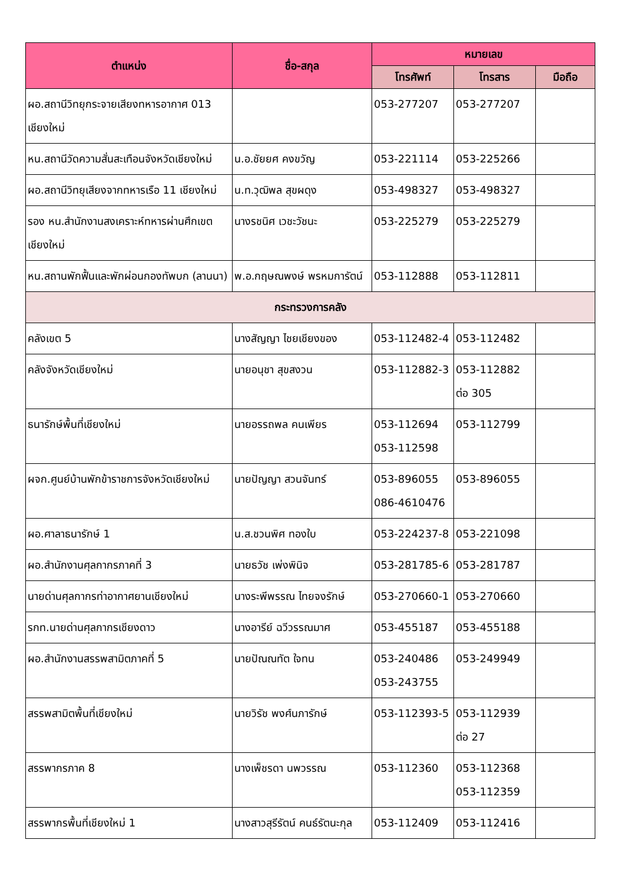| ตำแหน่ง | ชื่อ-สกุล | หมายเลข | | |
| --- | --- | --- | --- | --- |
| | | โทรศัพท์ | โทรสาร | มือถือ |
| ผอ.สถานีวิทยุกระจายเสียงทหารอากาศ 013 เชียงใหม่ | | 053-277207 | 053-277207 | |
| หน.สถานีวัดความสั่นสะเทือนจังหวัดเชียงใหม่ | น.อ.ชัยยศ คงขวัญ | 053-221114 | 053-225266 | |
| ผอ.สถานีวิทยุเสียงจากทหารเรือ 11 เชียงใหม่ | น.ท.วุฒิพล สุขผดุง | 053-498327 | 053-498327 | |
| รอง หน.สำนักงานสงเคราะห์ทหารผ่านศึกเขตเชียงใหม่ | นางรชนิศ เวชะวัชนะ | 053-225279 | 053-225279 | |
| หน.สถานพักฟื้นและพักผ่อนกองทัพบก (ลานนา) | พ.อ.กฤษณพงษ์ พรหมการัตน์ | 053-112888 | 053-112811 | |
| กระทรวงการคลัง | | | | |
| คลังเขต 5 | นางสัญญา ไชยเชียงของ | 053-112482-4 | 053-112482 | |
| คลังจังหวัดเชียงใหม่ | นายอนุชา สุขสงวน | 053-112882-3 | 053-112882 ต่อ 305 | |
| ธนารักษ์พื้นที่เชียงใหม่ | นายอรรถพล คนเพียร | 053-112694 053-112598 | 053-112799 | |
| ผจก.ศูนย์บ้านพักข้าราชการจังหวัดเชียงใหม่ | นายปัญญา สวนจันทร์ | 053-896055 086-4610476 | 053-896055 | |
| ผอ.ศาลาธนารักษ์ 1 | น.ส.ชวนพิศ ทองใบ | 053-224237-8 | 053-221098 | |
| ผอ.สำนักงานศุลกากรภาคที่ 3 | นายธวัช เพ่งพินิจ | 053-281785-6 | 053-281787 | |
| นายด่านศุลกากรท่าอากาศยานเชียงใหม่ | นางระพีพรรณ ไทยจงรักษ์ | 053-270660-1 | 053-270660 | |
| รกท.นายด่านศุลกากรเชียงดาว | นางอารีย์ ฉวีวรรณมาศ | 053-455187 | 053-455188 | |
| ผอ.สำนักงานสรรพสามิตภาคที่ 5 | นายปัณณทัต ใจทน | 053-240486 053-243755 | 053-249949 | |
| สรรพสามิตพื้นที่เชียงใหม่ | นายวิรัช พงศ์นภารักษ์ | 053-112393-5 | 053-112939 ต่อ 27 | |
| สรรพากรภาค 8 | นางเพ็ชรดา นพวรรณ | 053-112360 | 053-112368 053-112359 | |
| สรรพากรพื้นที่เชียงใหม่ 1 | นางสาวสุรีรัตน์ คนธ์รัตนะกุล | 053-112409 | 053-112416 | |